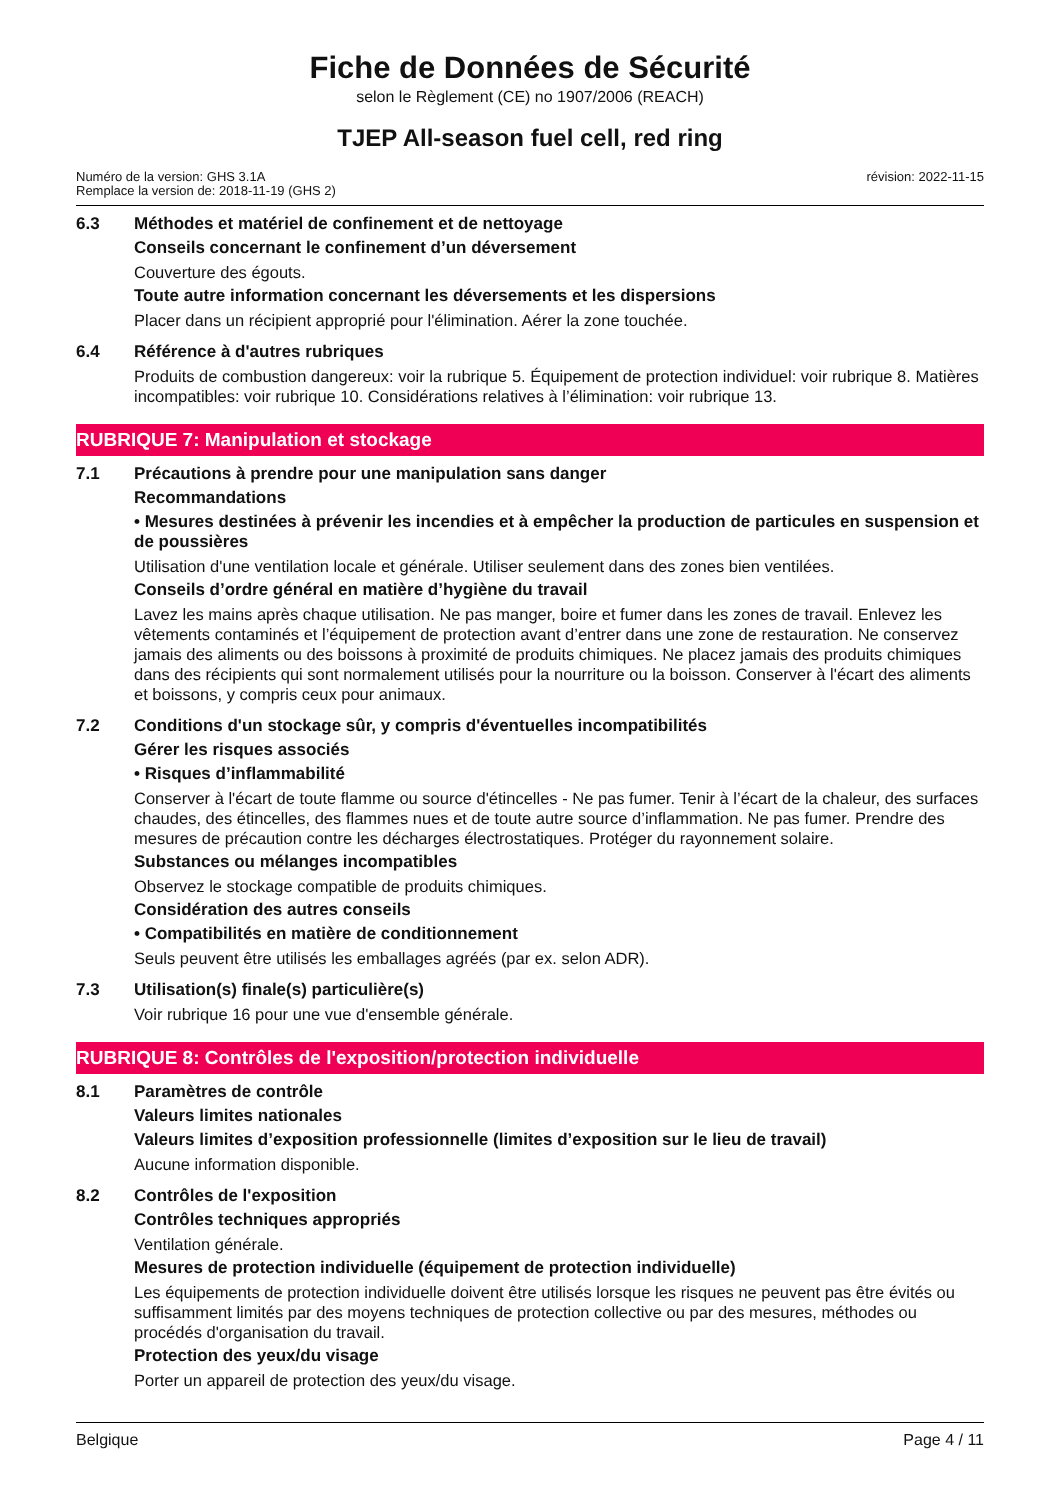Fiche de Données de Sécurité
selon le Règlement (CE) no 1907/2006 (REACH)
TJEP All-season fuel cell, red ring
Numéro de la version: GHS 3.1A
Remplace la version de: 2018-11-19 (GHS 2)
révision: 2022-11-15
6.3 Méthodes et matériel de confinement et de nettoyage
Conseils concernant le confinement d’un déversement
Couverture des égouts.
Toute autre information concernant les déversements et les dispersions
Placer dans un récipient approprié pour l'élimination. Aérer la zone touchée.
6.4 Référence à d'autres rubriques
Produits de combustion dangereux: voir la rubrique 5. Équipement de protection individuel: voir rubrique 8. Matières incompatibles: voir rubrique 10. Considérations relatives à l’élimination: voir rubrique 13.
RUBRIQUE 7: Manipulation et stockage
7.1 Précautions à prendre pour une manipulation sans danger
Recommandations
• Mesures destinées à prévenir les incendies et à empêcher la production de particules en suspension et de poussières
Utilisation d'une ventilation locale et générale. Utiliser seulement dans des zones bien ventilées.
Conseils d’ordre général en matière d’hygiène du travail
Lavez les mains après chaque utilisation. Ne pas manger, boire et fumer dans les zones de travail. Enlevez les vêtements contaminés et l’équipement de protection avant d’entrer dans une zone de restauration. Ne conservez jamais des aliments ou des boissons à proximité de produits chimiques. Ne placez jamais des produits chimiques dans des récipients qui sont normalement utilisés pour la nourriture ou la boisson. Conserver à l'écart des aliments et boissons, y compris ceux pour animaux.
7.2 Conditions d'un stockage sûr, y compris d'éventuelles incompatibilités
Gérer les risques associés
• Risques d’inflammabilité
Conserver à l'écart de toute flamme ou source d'étincelles - Ne pas fumer. Tenir à l’écart de la chaleur, des surfaces chaudes, des étincelles, des flammes nues et de toute autre source d’inflammation. Ne pas fumer. Prendre des mesures de précaution contre les décharges électrostatiques. Protéger du rayonnement solaire.
Substances ou mélanges incompatibles
Observez le stockage compatible de produits chimiques.
Considération des autres conseils
• Compatibilités en matière de conditionnement
Seuls peuvent être utilisés les emballages agréés (par ex. selon ADR).
7.3 Utilisation(s) finale(s) particulière(s)
Voir rubrique 16 pour une vue d'ensemble générale.
RUBRIQUE 8: Contrôles de l'exposition/protection individuelle
8.1 Paramètres de contrôle
Valeurs limites nationales
Valeurs limites d’exposition professionnelle (limites d’exposition sur le lieu de travail)
Aucune information disponible.
8.2 Contrôles de l'exposition
Contrôles techniques appropriés
Ventilation générale.
Mesures de protection individuelle (équipement de protection individuelle)
Les équipements de protection individuelle doivent être utilisés lorsque les risques ne peuvent pas être évités ou suffisamment limités par des moyens techniques de protection collective ou par des mesures, méthodes ou procédés d'organisation du travail.
Protection des yeux/du visage
Porter un appareil de protection des yeux/du visage.
Belgique Page 4 / 11